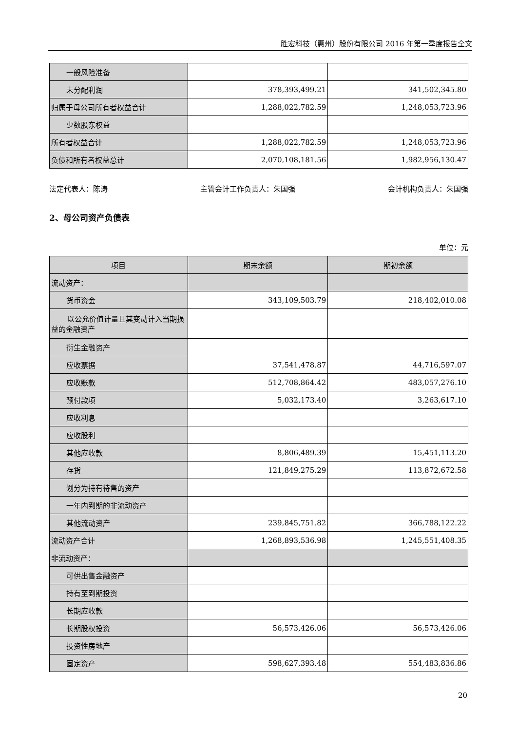胜宏科技（惠州）股份有限公司 2016 年第一季度报告全文
| 一般风险准备 | | |
| 未分配利润 | 378,393,499.21 | 341,502,345.80 |
| 归属于母公司所有者权益合计 | 1,288,022,782.59 | 1,248,053,723.96 |
| 少数股东权益 | | |
| 所有者权益合计 | 1,288,022,782.59 | 1,248,053,723.96 |
| 负债和所有者权益总计 | 2,070,108,181.56 | 1,982,956,130.47 |
法定代表人：陈涛 主管会计工作负责人：朱国强 会计机构负责人：朱国强
2、母公司资产负债表
单位：元
| 项目 | 期末余额 | 期初余额 |
| --- | --- | --- |
| 流动资产： | | |
| 货币资金 | 343,109,503.79 | 218,402,010.08 |
| 以公允价值计量且其变动计入当期损益的金融资产 | | |
| 衍生金融资产 | | |
| 应收票据 | 37,541,478.87 | 44,716,597.07 |
| 应收账款 | 512,708,864.42 | 483,057,276.10 |
| 预付款项 | 5,032,173.40 | 3,263,617.10 |
| 应收利息 | | |
| 应收股利 | | |
| 其他应收款 | 8,806,489.39 | 15,451,113.20 |
| 存货 | 121,849,275.29 | 113,872,672.58 |
| 划分为持有待售的资产 | | |
| 一年内到期的非流动资产 | | |
| 其他流动资产 | 239,845,751.82 | 366,788,122.22 |
| 流动资产合计 | 1,268,893,536.98 | 1,245,551,408.35 |
| 非流动资产： | | |
| 可供出售金融资产 | | |
| 持有至到期投资 | | |
| 长期应收款 | | |
| 长期股权投资 | 56,573,426.06 | 56,573,426.06 |
| 投资性房地产 | | |
| 固定资产 | 598,627,393.48 | 554,483,836.86 |
20